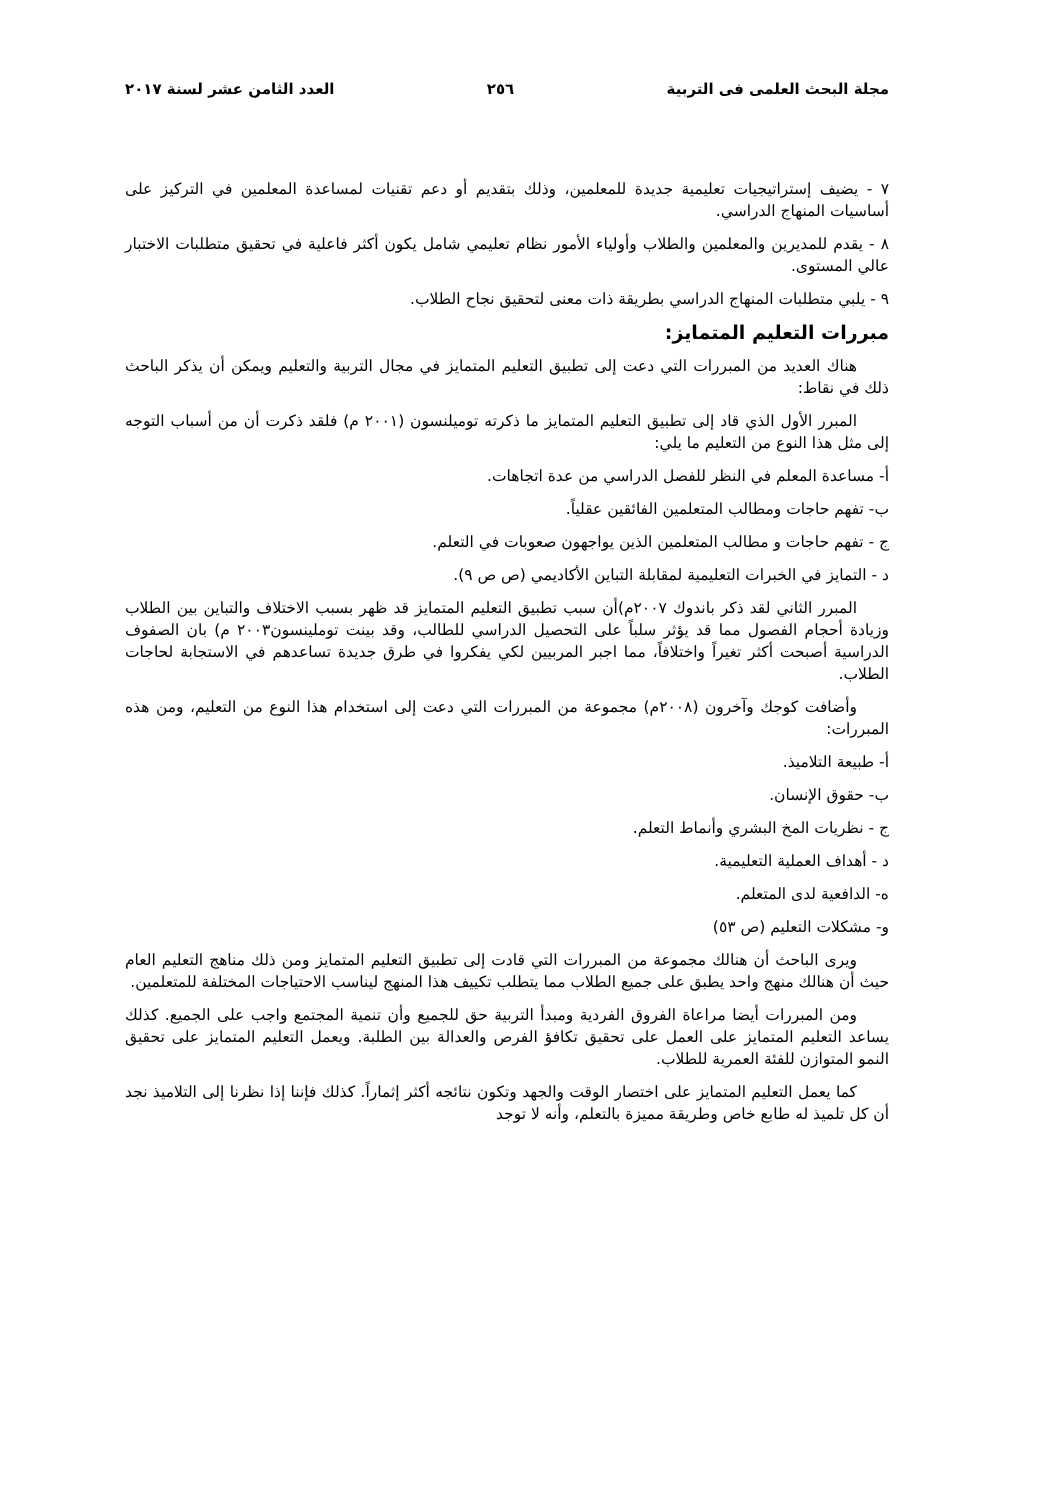مجلة البحث العلمى فى التربية ٢٥٦ العدد الثامن عشر لسنة ٢٠١٧
٧ - يضيف إستراتيجيات تعليمية جديدة للمعلمين، وذلك بتقديم أو دعم تقنيات لمساعدة المعلمين في التركيز على أساسيات المنهاج الدراسي.
٨ - يقدم للمديرين والمعلمين والطلاب وأولياء الأمور نظام تعليمي شامل يكون أكثر فاعلية في تحقيق متطلبات الاختبار عالي المستوى.
٩ - يلبي متطلبات المنهاج الدراسي بطريقة ذات معنى لتحقيق نجاح الطلاب.
مبررات التعليم المتمايز:
هناك العديد من المبررات التي دعت إلى تطبيق التعليم المتمايز في مجال التربية والتعليم ويمكن أن يذكر الباحث ذلك في نقاط:
المبرر الأول الذي قاد إلى تطبيق التعليم المتمايز ما ذكرته توميلنسون (٢٠٠١ م) فلقد ذكرت أن من أسباب التوجه إلى مثل هذا النوع من التعليم ما يلي:
أ- مساعدة المعلم في النظر للفصل الدراسي من عدة اتجاهات.
ب- تفهم حاجات ومطالب المتعلمين الفائقين عقلياً.
ج - تفهم حاجات و مطالب المتعلمين الذين يواجهون صعوبات في التعلم.
د - التمايز في الخبرات التعليمية لمقابلة التباين الأكاديمي (ص ص ٩).
المبرر الثاني لقد ذكر باندوك ٢٠٠٧م)أن سبب تطبيق التعليم المتمايز قد ظهر بسبب الاختلاف والتباين بين الطلاب وزيادة أحجام الفصول مما قد يؤثر سلباً على التحصيل الدراسي للطالب، وقد بينت توملينسون٢٠٠٣ م) بان الصفوف الدراسية أصبحت أكثر تغيراً واختلافاً، مما اجبر المربيين لكي يفكروا في طرق جديدة تساعدهم في الاستجابة لحاجات الطلاب.
وأضافت كوجك وآخرون (٢٠٠٨م) مجموعة من المبررات التي دعت إلى استخدام هذا النوع من التعليم، ومن هذه المبررات:
أ- طبيعة التلاميذ.
ب- حقوق الإنسان.
ج - نظريات المخ البشري وأنماط التعلم.
د - أهداف العملية التعليمية.
ه- الدافعية لدى المتعلم.
و- مشكلات التعليم (ص ٥٣)
ويرى الباحث أن هنالك مجموعة من المبررات التي قادت إلى تطبيق التعليم المتمايز ومن ذلك مناهج التعليم العام حيث أن هنالك منهج واحد يطبق على جميع الطلاب مما يتطلب تكييف هذا المنهج ليناسب الاحتياجات المختلفة للمتعلمين.
ومن المبررات أيضا مراعاة الفروق الفردية ومبدأ التربية حق للجميع وأن تنمية المجتمع واجب على الجميع. كذلك يساعد التعليم المتمايز على العمل على تحقيق تكافؤ الفرص والعدالة بين الطلبة. ويعمل التعليم المتمايز على تحقيق النمو المتوازن للفئة العمرية للطلاب.
كما يعمل التعليم المتمايز على اختصار الوقت والجهد وتكون نتائجه أكثر إثماراً. كذلك فإننا إذا نظرنا إلى التلاميذ نجد أن كل تلميذ له طابع خاص وطريقة مميزة بالتعلم، وأنه لا توجد